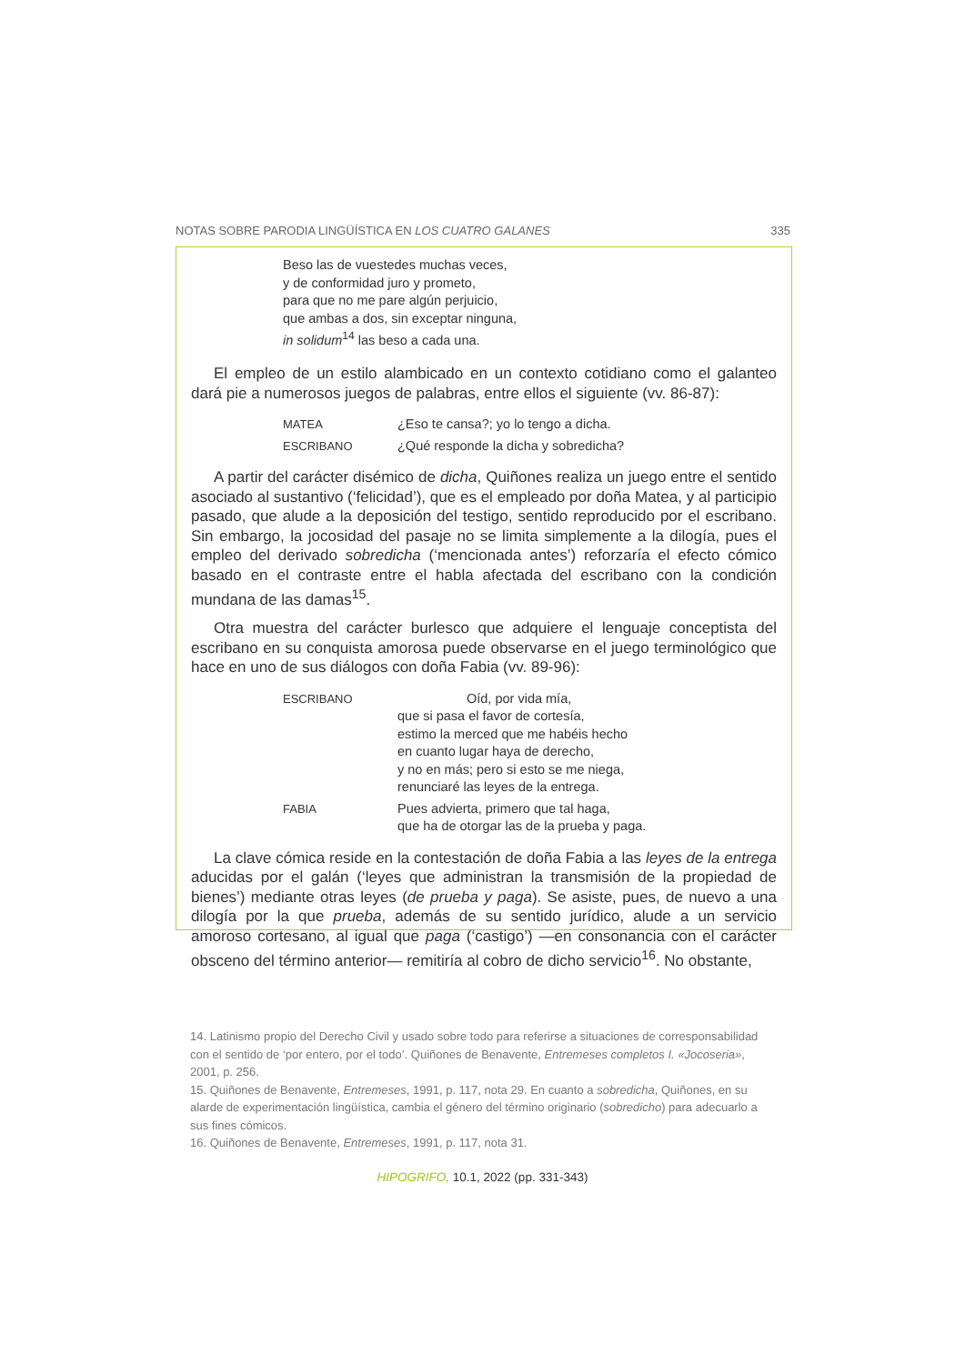NOTAS SOBRE PARODIA LINGÜÍSTICA EN LOS CUATRO GALANES 335
Beso las de vuestedes muchas veces,
y de conformidad juro y prometo,
para que no me pare algún perjuicio,
que ambas a dos, sin exceptar ninguna,
in solidum<sup>14</sup> las beso a cada una.
El empleo de un estilo alambicado en un contexto cotidiano como el galanteo dará pie a numerosos juegos de palabras, entre ellos el siguiente (vv. 86-87):
| MATEA | ¿Eso te cansa?; yo lo tengo a dicha. |
| ESCRIBANO | ¿Qué responde la dicha y sobredicha? |
A partir del carácter disémico de dicha, Quiñones realiza un juego entre el sentido asociado al sustantivo (‘felicidad’), que es el empleado por doña Matea, y al participio pasado, que alude a la deposición del testigo, sentido reproducido por el escribano. Sin embargo, la jocosidad del pasaje no se limita simplemente a la dilogía, pues el empleo del derivado sobredicha (‘mencionada antes’) reforzaría el efecto cómico basado en el contraste entre el habla afectada del escribano con la condición mundana de las damas<sup>15</sup>.
Otra muestra del carácter burlesco que adquiere el lenguaje conceptista del escribano en su conquista amorosa puede observarse en el juego terminológico que hace en uno de sus diálogos con doña Fabia (vv. 89-96):
| ESCRIBANO | Oíd, por vida mía, que si pasa el favor de cortesía, estimo la merced que me habéis hecho en cuanto lugar haya de derecho, y no en más; pero si esto se me niega, renunciaré las leyes de la entrega. |
| FABIA | Pues advierta, primero que tal haga, que ha de otorgar las de la prueba y paga. |
La clave cómica reside en la contestación de doña Fabia a las leyes de la entrega aducidas por el galán (‘leyes que administran la transmisión de la propiedad de bienes’) mediante otras leyes (de prueba y paga). Se asiste, pues, de nuevo a una dilogía por la que prueba, además de su sentido jurídico, alude a un servicio amoroso cortesano, al igual que paga (‘castigo’) —en consonancia con el carácter obsceno del término anterior— remitiría al cobro de dicho servicio<sup>16</sup>. No obstante,
14. Latinismo propio del Derecho Civil y usado sobre todo para referirse a situaciones de corresponsabilidad con el sentido de ‘por entero, por el todo’. Quiñones de Benavente, Entremeses completos I. «Jocoseria», 2001, p. 256.
15. Quiñones de Benavente, Entremeses, 1991, p. 117, nota 29. En cuanto a sobredicha, Quiñones, en su alarde de experimentación lingüística, cambia el género del término originario (sobredicho) para adecuarlo a sus fines cómicos.
16. Quiñones de Benavente, Entremeses, 1991, p. 117, nota 31.
HIPOGRIFO, 10.1, 2022 (pp. 331-343)